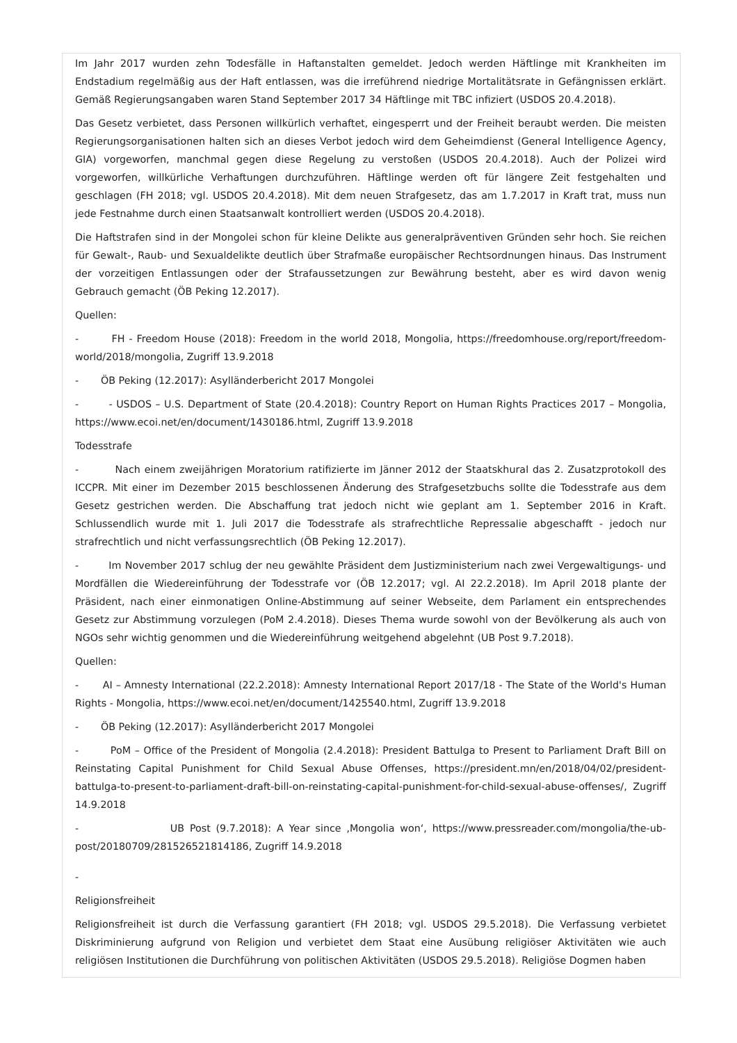Im Jahr 2017 wurden zehn Todesfälle in Haftanstalten gemeldet. Jedoch werden Häftlinge mit Krankheiten im Endstadium regelmäßig aus der Haft entlassen, was die irreführend niedrige Mortalitätsrate in Gefängnissen erklärt. Gemäß Regierungsangaben waren Stand September 2017 34 Häftlinge mit TBC infiziert (USDOS 20.4.2018).
Das Gesetz verbietet, dass Personen willkürlich verhaftet, eingesperrt und der Freiheit beraubt werden. Die meisten Regierungsorganisationen halten sich an dieses Verbot jedoch wird dem Geheimdienst (General Intelligence Agency, GIA) vorgeworfen, manchmal gegen diese Regelung zu verstoßen (USDOS 20.4.2018). Auch der Polizei wird vorgeworfen, willkürliche Verhaftungen durchzuführen. Häftlinge werden oft für längere Zeit festgehalten und geschlagen (FH 2018; vgl. USDOS 20.4.2018). Mit dem neuen Strafgesetz, das am 1.7.2017 in Kraft trat, muss nun jede Festnahme durch einen Staatsanwalt kontrolliert werden (USDOS 20.4.2018).
Die Haftstrafen sind in der Mongolei schon für kleine Delikte aus generalpräventiven Gründen sehr hoch. Sie reichen für Gewalt-, Raub- und Sexualdelikte deutlich über Strafmaße europäischer Rechtsordnungen hinaus. Das Instrument der vorzeitigen Entlassungen oder der Strafaussetzungen zur Bewährung besteht, aber es wird davon wenig Gebrauch gemacht (ÖB Peking 12.2017).
Quellen:
- FH - Freedom House (2018): Freedom in the world 2018, Mongolia, https://freedomhouse.org/report/freedom-world/2018/mongolia, Zugriff 13.9.2018
- ÖB Peking (12.2017): Asylländerbericht 2017 Mongolei
- - USDOS – U.S. Department of State (20.4.2018): Country Report on Human Rights Practices 2017 – Mongolia, https://www.ecoi.net/en/document/1430186.html, Zugriff 13.9.2018
Todesstrafe
- Nach einem zweijährigen Moratorium ratifizierte im Jänner 2012 der Staatskhural das 2. Zusatzprotokoll des ICCPR. Mit einer im Dezember 2015 beschlossenen Änderung des Strafgesetzbuchs sollte die Todesstrafe aus dem Gesetz gestrichen werden. Die Abschaffung trat jedoch nicht wie geplant am 1. September 2016 in Kraft. Schlussendlich wurde mit 1. Juli 2017 die Todesstrafe als strafrechtliche Repressalie abgeschafft - jedoch nur strafrechtlich und nicht verfassungsrechtlich (ÖB Peking 12.2017).
- Im November 2017 schlug der neu gewählte Präsident dem Justizministerium nach zwei Vergewaltigungs- und Mordfällen die Wiedereinführung der Todesstrafe vor (ÖB 12.2017; vgl. AI 22.2.2018). Im April 2018 plante der Präsident, nach einer einmonatigen Online-Abstimmung auf seiner Webseite, dem Parlament ein entsprechendes Gesetz zur Abstimmung vorzulegen (PoM 2.4.2018). Dieses Thema wurde sowohl von der Bevölkerung als auch von NGOs sehr wichtig genommen und die Wiedereinführung weitgehend abgelehnt (UB Post 9.7.2018).
Quellen:
- AI – Amnesty International (22.2.2018): Amnesty International Report 2017/18 - The State of the World's Human Rights - Mongolia, https://www.ecoi.net/en/document/1425540.html, Zugriff 13.9.2018
- ÖB Peking (12.2017): Asylländerbericht 2017 Mongolei
- PoM – Office of the President of Mongolia (2.4.2018): President Battulga to Present to Parliament Draft Bill on Reinstating Capital Punishment for Child Sexual Abuse Offenses, https://president.mn/en/2018/04/02/president-battulga-to-present-to-parliament-draft-bill-on-reinstating-capital-punishment-for-child-sexual-abuse-offenses/, Zugriff 14.9.2018
- UB Post (9.7.2018): A Year since ‚Mongolia won‘, https://www.pressreader.com/mongolia/the-ub-post/20180709/281526521814186, Zugriff 14.9.2018
-
Religionsfreiheit
Religionsfreiheit ist durch die Verfassung garantiert (FH 2018; vgl. USDOS 29.5.2018). Die Verfassung verbietet Diskriminierung aufgrund von Religion und verbietet dem Staat eine Ausübung religiöser Aktivitäten wie auch religiösen Institutionen die Durchführung von politischen Aktivitäten (USDOS 29.5.2018). Religiöse Dogmen haben